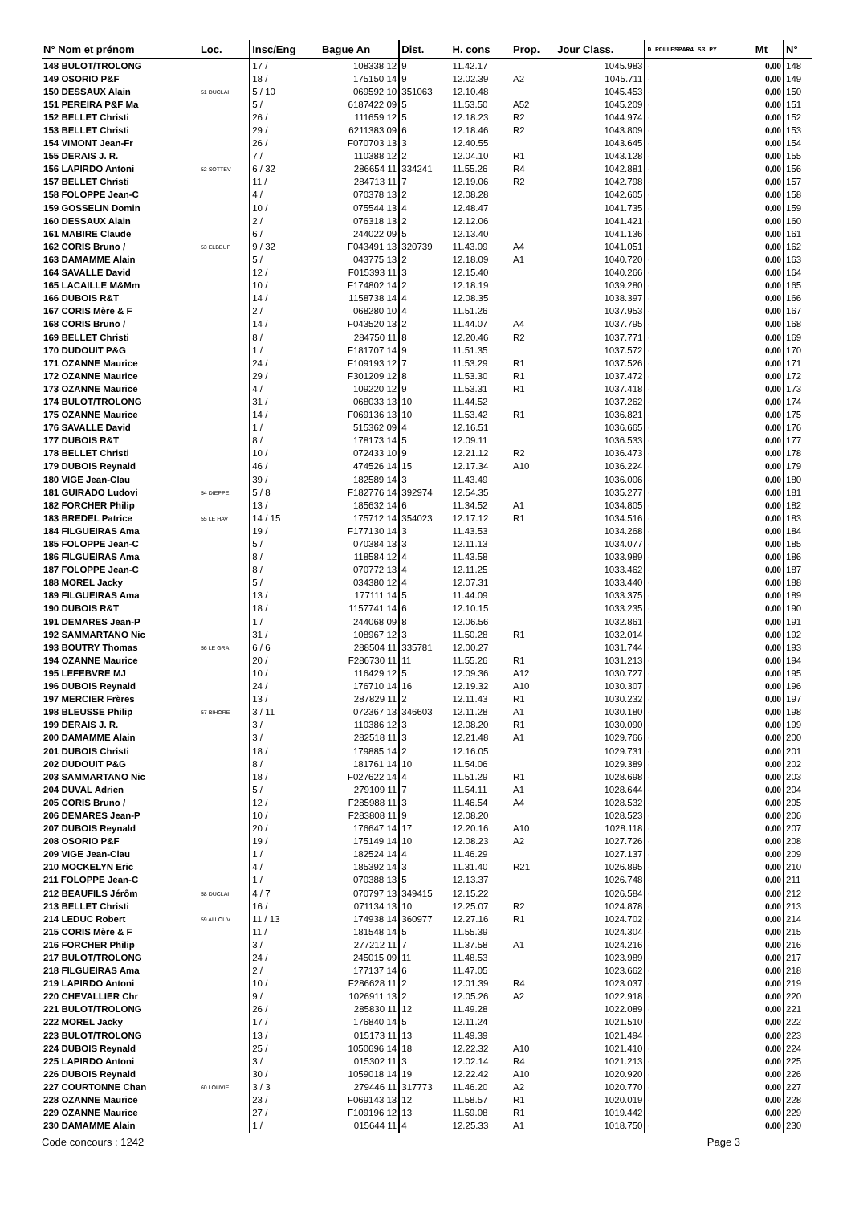| N° Nom et prénom | Loc. | Insc/Eng | Bague An | Dist. | H. cons | Prop. | Jour Class. | D POULESPAR4 S3 PY | Mt | N° |
| --- | --- | --- | --- | --- | --- | --- | --- | --- | --- | --- |
| 148 BULOT/TROLONG | | 17 / | 108338 12 | 9 | 11.42.17 | | 1045.983 | · | 0.00 | 148 |
| 149 OSORIO P&F | | 18 / | 175150 14 | 9 | 12.02.39 | A2 | 1045.711 | · | 0.00 | 149 |
| 150 DESSAUX Alain | 51 DUCLAI | 5 / 10 | 069592 10 | 351063 | 12.10.48 | | 1045.453 | · | 0.00 | 150 |
| 151 PEREIRA P&F Ma | | 5 / | 6187422 09 | 5 | 11.53.50 | A52 | 1045.209 | · | 0.00 | 151 |
| 152 BELLET Christi | | 26 / | 111659 12 | 5 | 12.18.23 | R2 | 1044.974 | · | 0.00 | 152 |
| 153 BELLET Christi | | 29 / | 6211383 09 | 6 | 12.18.46 | R2 | 1043.809 | · | 0.00 | 153 |
| 154 VIMONT Jean-Fr | | 26 / | F070703 13 | 3 | 12.40.55 | | 1043.645 | · | 0.00 | 154 |
| 155 DERAIS J. R. | | 7 / | 110388 12 | 2 | 12.04.10 | R1 | 1043.128 | · | 0.00 | 155 |
| 156 LAPIRDO Antoni | 52 SOTTEV | 6 / 32 | 286654 11 | 334241 | 11.55.26 | R4 | 1042.881 | · | 0.00 | 156 |
| 157 BELLET Christi | | 11 / | 284713 11 | 7 | 12.19.06 | R2 | 1042.798 | · | 0.00 | 157 |
| 158 FOLOPPE Jean-C | | 4 / | 070378 13 | 2 | 12.08.28 | | 1042.605 | · | 0.00 | 158 |
| 159 GOSSELIN Domin | | 10 / | 075544 13 | 4 | 12.48.47 | | 1041.735 | · | 0.00 | 159 |
| 160 DESSAUX Alain | | 2 / | 076318 13 | 2 | 12.12.06 | | 1041.421 | · | 0.00 | 160 |
| 161 MABIRE Claude | | 6 / | 244022 09 | 5 | 12.13.40 | | 1041.136 | · | 0.00 | 161 |
| 162 CORIS Bruno / | 53 ELBEUF | 9 / 32 | F043491 13 | 320739 | 11.43.09 | A4 | 1041.051 | · | 0.00 | 162 |
| 163 DAMAMME Alain | | 5 / | 043775 13 | 2 | 12.18.09 | A1 | 1040.720 | · | 0.00 | 163 |
| 164 SAVALLE David | | 12 / | F015393 11 | 3 | 12.15.40 | | 1040.266 | · | 0.00 | 164 |
| 165 LACAILLE M&Mm | | 10 / | F174802 14 | 2 | 12.18.19 | | 1039.280 | · | 0.00 | 165 |
| 166 DUBOIS R&T | | 14 / | 1158738 14 | 4 | 12.08.35 | | 1038.397 | · | 0.00 | 166 |
| 167 CORIS Mère & F | | 2 / | 068280 10 | 4 | 11.51.26 | | 1037.953 | · | 0.00 | 167 |
| 168 CORIS Bruno / | | 14 / | F043520 13 | 2 | 11.44.07 | A4 | 1037.795 | · | 0.00 | 168 |
| 169 BELLET Christi | | 8 / | 284750 11 | 8 | 12.20.46 | R2 | 1037.771 | · | 0.00 | 169 |
| 170 DUDOUIT P&G | | 1 / | F181707 14 | 9 | 11.51.35 | | 1037.572 | · | 0.00 | 170 |
| 171 OZANNE Maurice | | 24 / | F109193 12 | 7 | 11.53.29 | R1 | 1037.526 | · | 0.00 | 171 |
| 172 OZANNE Maurice | | 29 / | F301209 12 | 8 | 11.53.30 | R1 | 1037.472 | · | 0.00 | 172 |
| 173 OZANNE Maurice | | 4 / | 109220 12 | 9 | 11.53.31 | R1 | 1037.418 | · | 0.00 | 173 |
| 174 BULOT/TROLONG | | 31 / | 068033 13 | 10 | 11.44.52 | | 1037.262 | · | 0.00 | 174 |
| 175 OZANNE Maurice | | 14 / | F069136 13 | 10 | 11.53.42 | R1 | 1036.821 | · | 0.00 | 175 |
| 176 SAVALLE David | | 1 / | 515362 09 | 4 | 12.16.51 | | 1036.665 | · | 0.00 | 176 |
| 177 DUBOIS R&T | | 8 / | 178173 14 | 5 | 12.09.11 | | 1036.533 | · | 0.00 | 177 |
| 178 BELLET Christi | | 10 / | 072433 10 | 9 | 12.21.12 | R2 | 1036.473 | · | 0.00 | 178 |
| 179 DUBOIS Reynald | | 46 / | 474526 14 | 15 | 12.17.34 | A10 | 1036.224 | · | 0.00 | 179 |
| 180 VIGE Jean-Clau | | 39 / | 182589 14 | 3 | 11.43.49 | | 1036.006 | · | 0.00 | 180 |
| 181 GUIRADO Ludovi | 54 DIEPPE | 5 / 8 | F182776 14 | 392974 | 12.54.35 | | 1035.277 | · | 0.00 | 181 |
| 182 FORCHER Philip | | 13 / | 185632 14 | 6 | 11.34.52 | A1 | 1034.805 | · | 0.00 | 182 |
| 183 BREDEL Patrice | 55 LE HAV | 14 / 15 | 175712 14 | 354023 | 12.17.12 | R1 | 1034.516 | · | 0.00 | 183 |
| 184 FILGUEIRAS Ama | | 19 / | F177130 14 | 3 | 11.43.53 | | 1034.268 | · | 0.00 | 184 |
| 185 FOLOPPE Jean-C | | 5 / | 070384 13 | 3 | 12.11.13 | | 1034.077 | · | 0.00 | 185 |
| 186 FILGUEIRAS Ama | | 8 / | 118584 12 | 4 | 11.43.58 | | 1033.989 | · | 0.00 | 186 |
| 187 FOLOPPE Jean-C | | 8 / | 070772 13 | 4 | 12.11.25 | | 1033.462 | · | 0.00 | 187 |
| 188 MOREL Jacky | | 5 / | 034380 12 | 4 | 12.07.31 | | 1033.440 | · | 0.00 | 188 |
| 189 FILGUEIRAS Ama | | 13 / | 177111 14 | 5 | 11.44.09 | | 1033.375 | · | 0.00 | 189 |
| 190 DUBOIS R&T | | 18 / | 1157741 14 | 6 | 12.10.15 | | 1033.235 | · | 0.00 | 190 |
| 191 DEMARES Jean-P | | 1 / | 244068 09 | 8 | 12.06.56 | | 1032.861 | · | 0.00 | 191 |
| 192 SAMMARTANO Nic | | 31 / | 108967 12 | 3 | 11.50.28 | R1 | 1032.014 | · | 0.00 | 192 |
| 193 BOUTRY Thomas | 56 LE GRA | 6 / 6 | 288504 11 | 335781 | 12.00.27 | | 1031.744 | · | 0.00 | 193 |
| 194 OZANNE Maurice | | 20 / | F286730 11 | 11 | 11.55.26 | R1 | 1031.213 | · | 0.00 | 194 |
| 195 LEFEBVRE MJ | | 10 / | 116429 12 | 5 | 12.09.36 | A12 | 1030.727 | · | 0.00 | 195 |
| 196 DUBOIS Reynald | | 24 / | 176710 14 | 16 | 12.19.32 | A10 | 1030.307 | · | 0.00 | 196 |
| 197 MERCIER Frères | | 13 / | 287829 11 | 2 | 12.11.43 | R1 | 1030.232 | · | 0.00 | 197 |
| 198 BLEUSSE Philip | 57 BIHORE | 3 / 11 | 072367 13 | 346603 | 12.11.28 | A1 | 1030.180 | · | 0.00 | 198 |
| 199 DERAIS J. R. | | 3 / | 110386 12 | 3 | 12.08.20 | R1 | 1030.090 | · | 0.00 | 199 |
| 200 DAMAMME Alain | | 3 / | 282518 11 | 3 | 12.21.48 | A1 | 1029.766 | · | 0.00 | 200 |
| 201 DUBOIS Christi | | 18 / | 179885 14 | 2 | 12.16.05 | | 1029.731 | · | 0.00 | 201 |
| 202 DUDOUIT P&G | | 8 / | 181761 14 | 10 | 11.54.06 | | 1029.389 | · | 0.00 | 202 |
| 203 SAMMARTANO Nic | | 18 / | F027622 14 | 4 | 11.51.29 | R1 | 1028.698 | · | 0.00 | 203 |
| 204 DUVAL Adrien | | 5 / | 279109 11 | 7 | 11.54.11 | A1 | 1028.644 | · | 0.00 | 204 |
| 205 CORIS Bruno / | | 12 / | F285988 11 | 3 | 11.46.54 | A4 | 1028.532 | · | 0.00 | 205 |
| 206 DEMARES Jean-P | | 10 / | F283808 11 | 9 | 12.08.20 | | 1028.523 | · | 0.00 | 206 |
| 207 DUBOIS Reynald | | 20 / | 176647 14 | 17 | 12.20.16 | A10 | 1028.118 | · | 0.00 | 207 |
| 208 OSORIO P&F | | 19 / | 175149 14 | 10 | 12.08.23 | A2 | 1027.726 | · | 0.00 | 208 |
| 209 VIGE Jean-Clau | | 1 / | 182524 14 | 4 | 11.46.29 | | 1027.137 | · | 0.00 | 209 |
| 210 MOCKELYN Eric | | 4 / | 185392 14 | 3 | 11.31.40 | R21 | 1026.895 | · | 0.00 | 210 |
| 211 FOLOPPE Jean-C | | 1 / | 070388 13 | 5 | 12.13.37 | | 1026.748 | · | 0.00 | 211 |
| 212 BEAUFILS Jérôm | 58 DUCLAI | 4 / 7 | 070797 13 | 349415 | 12.15.22 | | 1026.584 | · | 0.00 | 212 |
| 213 BELLET Christi | | 16 / | 071134 13 | 10 | 12.25.07 | R2 | 1024.878 | · | 0.00 | 213 |
| 214 LEDUC Robert | 59 ALLOUV | 11 / 13 | 174938 14 | 360977 | 12.27.16 | R1 | 1024.702 | · | 0.00 | 214 |
| 215 CORIS Mère & F | | 11 / | 181548 14 | 5 | 11.55.39 | | 1024.304 | · | 0.00 | 215 |
| 216 FORCHER Philip | | 3 / | 277212 11 | 7 | 11.37.58 | A1 | 1024.216 | · | 0.00 | 216 |
| 217 BULOT/TROLONG | | 24 / | 245015 09 | 11 | 11.48.53 | | 1023.989 | · | 0.00 | 217 |
| 218 FILGUEIRAS Ama | | 2 / | 177137 14 | 6 | 11.47.05 | | 1023.662 | · | 0.00 | 218 |
| 219 LAPIRDO Antoni | | 10 / | F286628 11 | 2 | 12.01.39 | R4 | 1023.037 | · | 0.00 | 219 |
| 220 CHEVALLIER Chr | | 9 / | 1026911 13 | 2 | 12.05.26 | A2 | 1022.918 | · | 0.00 | 220 |
| 221 BULOT/TROLONG | | 26 / | 285830 11 | 12 | 11.49.28 | | 1022.089 | · | 0.00 | 221 |
| 222 MOREL Jacky | | 17 / | 176840 14 | 5 | 12.11.24 | | 1021.510 | · | 0.00 | 222 |
| 223 BULOT/TROLONG | | 13 / | 015173 11 | 13 | 11.49.39 | | 1021.494 | · | 0.00 | 223 |
| 224 DUBOIS Reynald | | 25 / | 1050696 14 | 18 | 12.22.32 | A10 | 1021.410 | · | 0.00 | 224 |
| 225 LAPIRDO Antoni | | 3 / | 015302 11 | 3 | 12.02.14 | R4 | 1021.213 | · | 0.00 | 225 |
| 226 DUBOIS Reynald | | 30 / | 1059018 14 | 19 | 12.22.42 | A10 | 1020.920 | · | 0.00 | 226 |
| 227 COURTONNE Chan | 60 LOUVIE | 3 / 3 | 279446 11 | 317773 | 11.46.20 | A2 | 1020.770 | · | 0.00 | 227 |
| 228 OZANNE Maurice | | 23 / | F069143 13 | 12 | 11.58.57 | R1 | 1020.019 | · | 0.00 | 228 |
| 229 OZANNE Maurice | | 27 / | F109196 12 | 13 | 11.59.08 | R1 | 1019.442 | · | 0.00 | 229 |
| 230 DAMAMME Alain | | 1 / | 015644 11 | 4 | 12.25.33 | A1 | 1018.750 | · | 0.00 | 230 |
Code concours : 1242 Page 3